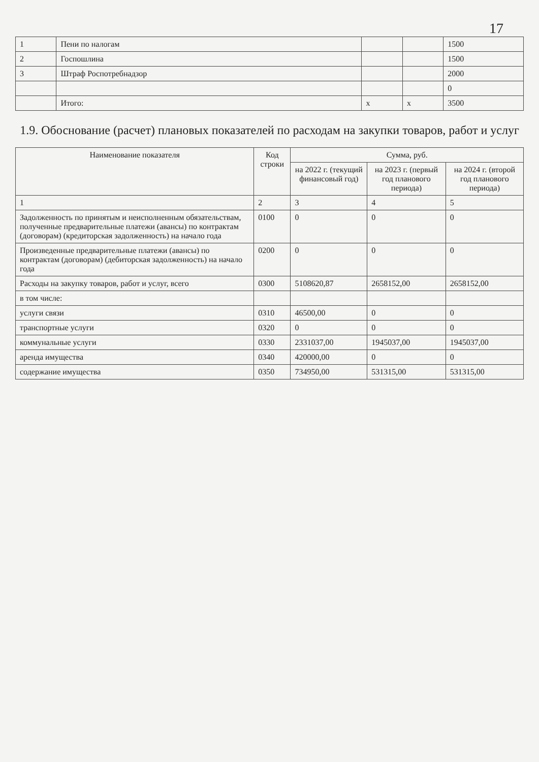17
| 1 | Пени по налогам | | | 1500 |
| 2 | Госпошлина | | | 1500 |
| 3 | Штраф Роспотребнадзор | | | 2000 |
| | | | | 0 |
| | Итого: | х | х | 3500 |
1.9. Обоснование (расчет) плановых показателей по расходам на закупки товаров, работ и услуг
| Наименование показателя | Код строки | Сумма, руб. | | |
| --- | --- | --- | --- | --- |
| | | на 2022 г. (текущий финансовый год) | на 2023 г. (первый год планового периода) | на 2024 г. (второй год планового периода) |
| 1 | 2 | 3 | 4 | 5 |
| Задолженность по принятым и неисполненным обязательствам, полученные предварительные платежи (авансы) по контрактам (договорам) (кредиторская задолженность) на начало года | 0100 | 0 | 0 | 0 |
| Произведенные предварительные платежи (авансы) по контрактам (договорам) (дебиторская задолженность) на начало года | 0200 | 0 | 0 | 0 |
| Расходы на закупку товаров, работ и услуг, всего | 0300 | 5108620,87 | 2658152,00 | 2658152,00 |
| в том числе: | | | | |
| услуги связи | 0310 | 46500,00 | 0 | 0 |
| транспортные услуги | 0320 | 0 | 0 | 0 |
| коммунальные услуги | 0330 | 2331037,00 | 1945037,00 | 1945037,00 |
| аренда имущества | 0340 | 420000,00 | 0 | 0 |
| содержание имущества | 0350 | 734950,00 | 531315,00 | 531315,00 |